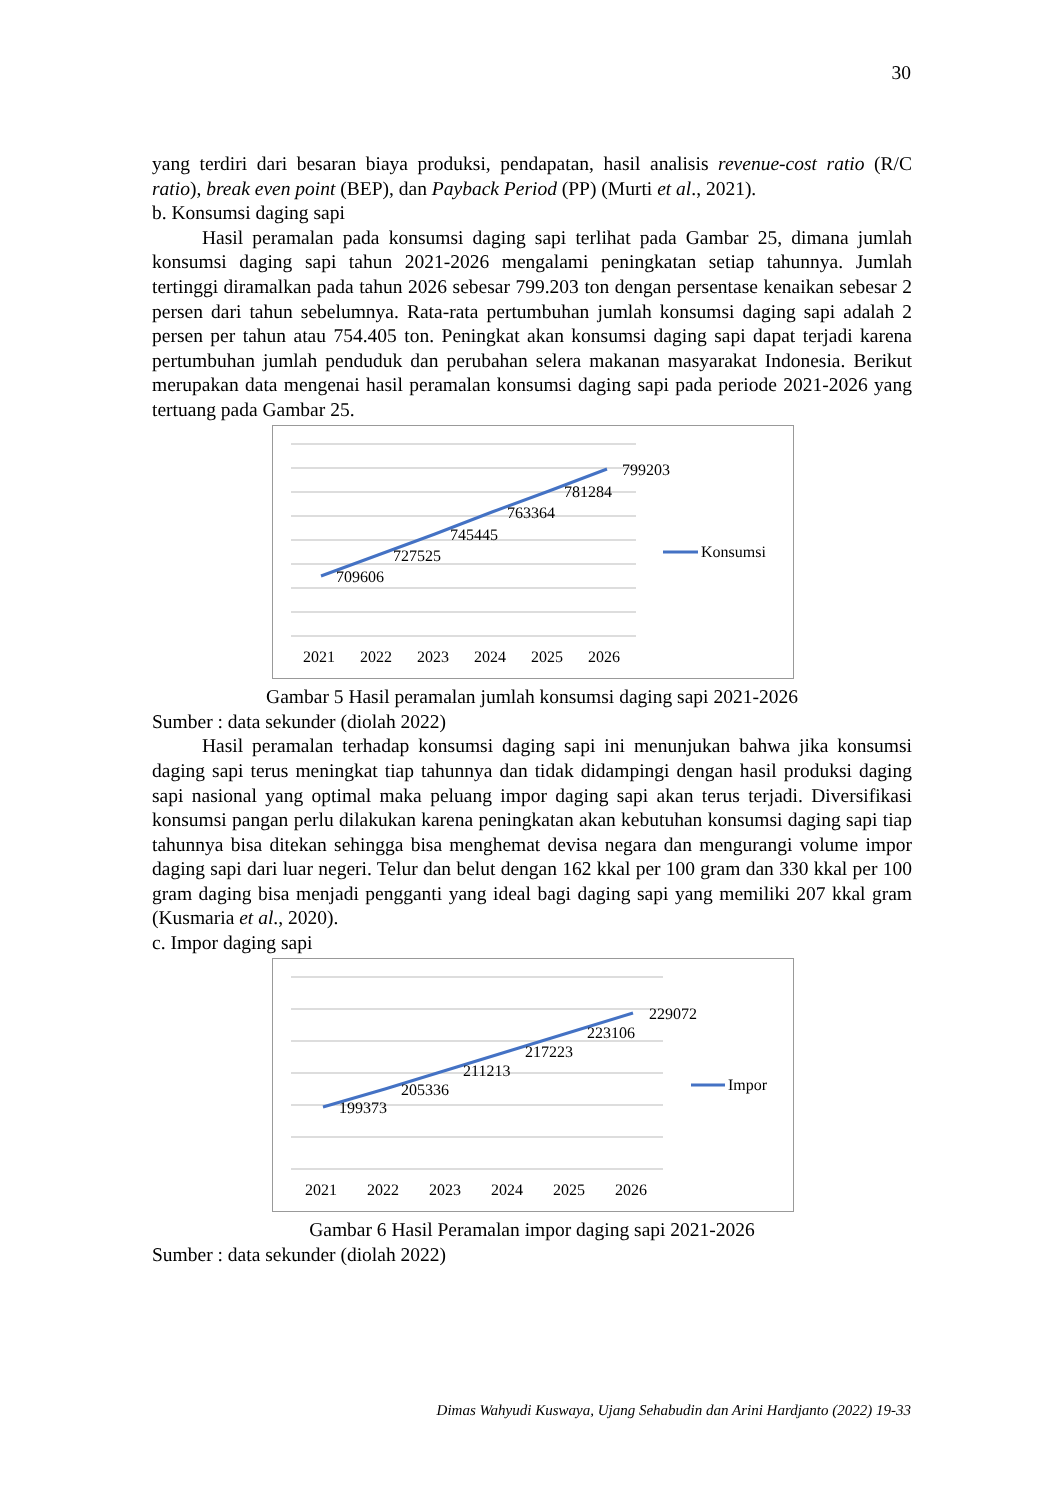30
yang terdiri dari besaran biaya produksi, pendapatan, hasil analisis revenue-cost ratio (R/C ratio), break even point (BEP), dan Payback Period (PP) (Murti et al., 2021).
b. Konsumsi daging sapi
Hasil peramalan pada konsumsi daging sapi terlihat pada Gambar 25, dimana jumlah konsumsi daging sapi tahun 2021-2026 mengalami peningkatan setiap tahunnya. Jumlah tertinggi diramalkan pada tahun 2026 sebesar 799.203 ton dengan persentase kenaikan sebesar 2 persen dari tahun sebelumnya. Rata-rata pertumbuhan jumlah konsumsi daging sapi adalah 2 persen per tahun atau 754.405 ton. Peningkat akan konsumsi daging sapi dapat terjadi karena pertumbuhan jumlah penduduk dan perubahan selera makanan masyarakat Indonesia. Berikut merupakan data mengenai hasil peramalan konsumsi daging sapi pada periode 2021-2026 yang tertuang pada Gambar 25.
709606
727525
745445
763364
781284
799203
2021
2022
2023
2024
2025
2026
Konsumsi
Gambar 5 Hasil peramalan jumlah konsumsi daging sapi 2021-2026
Sumber : data sekunder (diolah 2022)
Hasil peramalan terhadap konsumsi daging sapi ini menunjukan bahwa jika konsumsi daging sapi terus meningkat tiap tahunnya dan tidak didampingi dengan hasil produksi daging sapi nasional yang optimal maka peluang impor daging sapi akan terus terjadi. Diversifikasi konsumsi pangan perlu dilakukan karena peningkatan akan kebutuhan konsumsi daging sapi tiap tahunnya bisa ditekan sehingga bisa menghemat devisa negara dan mengurangi volume impor daging sapi dari luar negeri. Telur dan belut dengan 162 kkal per 100 gram dan 330 kkal per 100 gram daging bisa menjadi pengganti yang ideal bagi daging sapi yang memiliki 207 kkal gram (Kusmaria et al., 2020).
c. Impor daging sapi
199373
205336
211213
217223
223106
229072
2021
2022
2023
2024
2025
2026
Impor
Gambar 6 Hasil Peramalan impor daging sapi 2021-2026
Sumber : data sekunder (diolah 2022)
Dimas Wahyudi Kuswaya, Ujang Sehabudin dan Arini Hardjanto (2022) 19-33